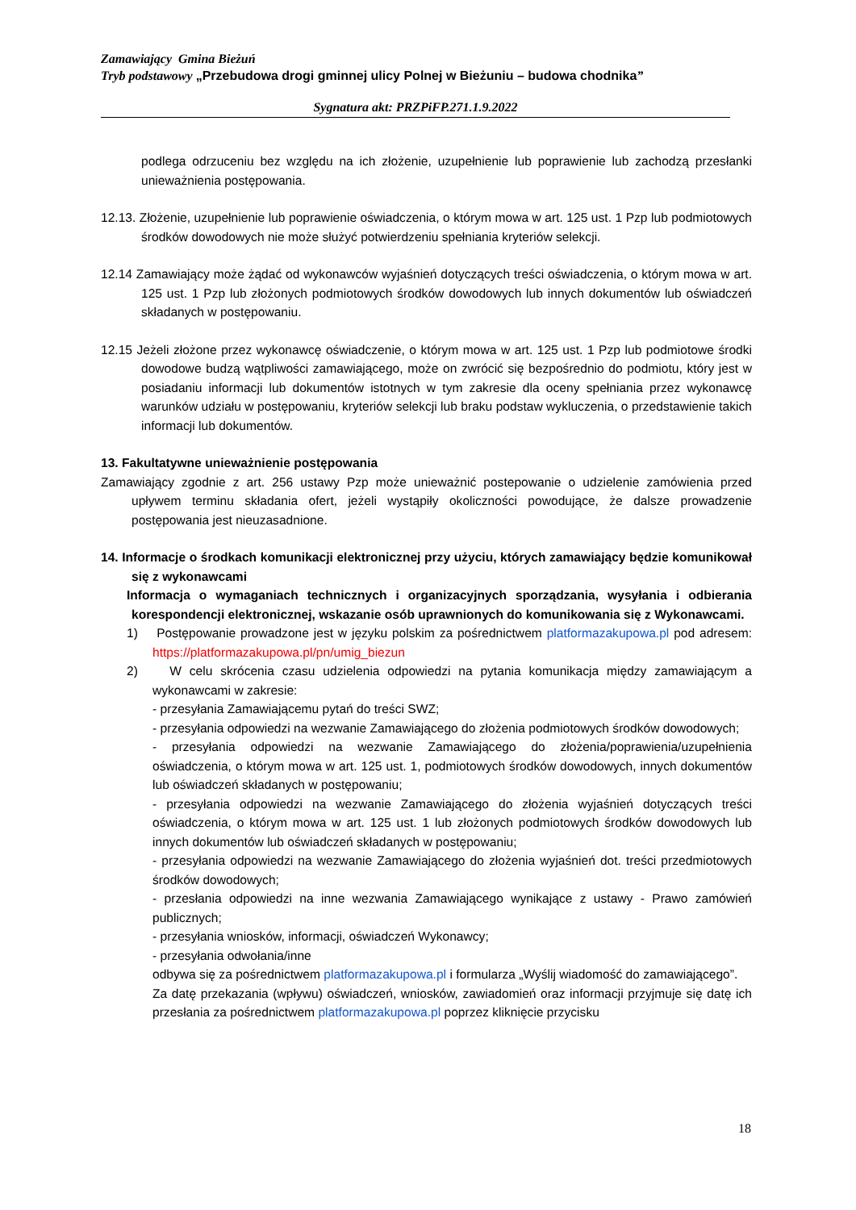Zamawiający Gmina Bieżuń
Tryb podstawowy „Przebudowa drogi gminnej ulicy Polnej w Bieżuniu – budowa chodnika”
Sygnatura akt: PRZPiFP.271.1.9.2022
podlega odrzuceniu bez względu na ich złożenie, uzupełnienie lub poprawienie lub zachodzą przesłanki unieważnienia postępowania.
12.13. Złożenie, uzupełnienie lub poprawienie oświadczenia, o którym mowa w art. 125 ust. 1 Pzp lub podmiotowych środków dowodowych nie może służyć potwierdzeniu spełniania kryteriów selekcji.
12.14 Zamawiający może żądać od wykonawców wyjaśnień dotyczących treści oświadczenia, o którym mowa w art. 125 ust. 1 Pzp lub złożonych podmiotowych środków dowodowych lub innych dokumentów lub oświadczeń składanych w postępowaniu.
12.15 Jeżeli złożone przez wykonawcę oświadczenie, o którym mowa w art. 125 ust. 1 Pzp lub podmiotowe środki dowodowe budzą wątpliwości zamawiającego, może on zwrócić się bezpośrednio do podmiotu, który jest w posiadaniu informacji lub dokumentów istotnych w tym zakresie dla oceny spełniania przez wykonawcę warunków udziału w postępowaniu, kryteriów selekcji lub braku podstaw wykluczenia, o przedstawienie takich informacji lub dokumentów.
13. Fakultatywne unieważnienie postępowania
Zamawiający zgodnie z art. 256 ustawy Pzp może unieważnić postepowanie o udzielenie zamówienia przed upływem terminu składania ofert, jeżeli wystąpiły okoliczności powodujące, że dalsze prowadzenie postępowania jest nieuzasadnione.
14. Informacje o środkach komunikacji elektronicznej przy użyciu, których zamawiający będzie komunikował się z wykonawcami
Informacja o wymaganiach technicznych i organizacyjnych sporządzania, wysyłania i odbierania korespondencji elektronicznej, wskazanie osób uprawnionych do komunikowania się z Wykonawcami.
1) Postępowanie prowadzone jest w języku polskim za pośrednictwem platformazakupowa.pl pod adresem: https://platformazakupowa.pl/pn/umig_biezun
2) W celu skrócenia czasu udzielenia odpowiedzi na pytania komunikacja między zamawiającym a wykonawcami w zakresie:
- przesyłania Zamawiającemu pytań do treści SWZ;
- przesyłania odpowiedzi na wezwanie Zamawiającego do złożenia podmiotowych środków dowodowych;
- przesyłania odpowiedzi na wezwanie Zamawiającego do złożenia/poprawienia/uzupełnienia oświadczenia, o którym mowa w art. 125 ust. 1, podmiotowych środków dowodowych, innych dokumentów lub oświadczeń składanych w postępowaniu;
- przesyłania odpowiedzi na wezwanie Zamawiającego do złożenia wyjaśnień dotyczących treści oświadczenia, o którym mowa w art. 125 ust. 1 lub złożonych podmiotowych środków dowodowych lub innych dokumentów lub oświadczeń składanych w postępowaniu;
- przesyłania odpowiedzi na wezwanie Zamawiającego do złożenia wyjaśnień dot. treści przedmiotowych środków dowodowych;
- przesłania odpowiedzi na inne wezwania Zamawiającego wynikające z ustawy - Prawo zamówień publicznych;
- przesyłania wniosków, informacji, oświadczeń Wykonawcy;
- przesyłania odwołania/inne
odbywa się za pośrednictwem platformazakupowa.pl i formularza „Wyślij wiadomość do zamawiającego”.
Za datę przekazania (wpływu) oświadczeń, wniosków, zawiadomień oraz informacji przyjmuje się datę ich przesłania za pośrednictwem platformazakupowa.pl poprzez kliknięcie przycisku
18